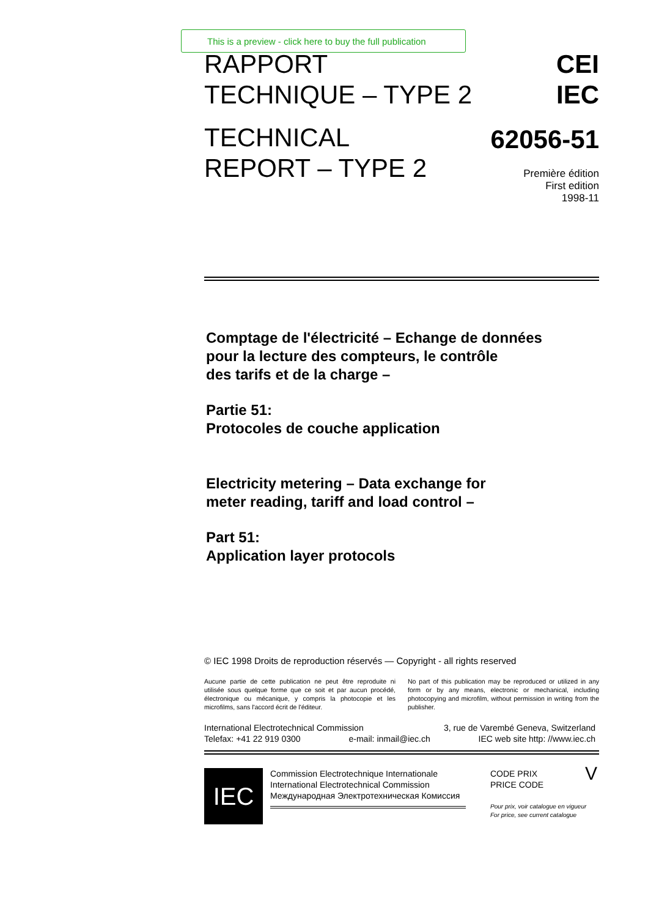This is a preview - click here to buy the full publication
RAPPORT
TECHNIQUE – TYPE 2
TECHNICAL
REPORT – TYPE 2
CEI
IEC
62056-51
Première édition
First edition
1998-11
Comptage de l'électricité – Echange de données
pour la lecture des compteurs, le contrôle
des tarifs et de la charge –
Partie 51:
Protocoles de couche application
Electricity metering – Data exchange for
meter reading, tariff and load control –
Part 51:
Application layer protocols
© IEC 1998 Droits de reproduction réservés — Copyright - all rights reserved
Aucune partie de cette publication ne peut être reproduite ni utilisée sous quelque forme que ce soit et par aucun procédé, électronique ou mécanique, y compris la photocopie et les microfilms, sans l'accord écrit de l'éditeur.
No part of this publication may be reproduced or utilized in any form or by any means, electronic or mechanical, including photocopying and microfilm, without permission in writing from the publisher.
International Electrotechnical Commission 3, rue de Varembé Geneva, Switzerland
Telefax: +41 22 919 0300 e-mail: inmail@iec.ch IEC web site http: //www.iec.ch
IEC
Commission Electrotechnique Internationale
International Electrotechnical Commission
Международная Электротехническая Комиссия
CODE PRIX
PRICE CODE V
Pour prix, voir catalogue en vigueur
For price, see current catalogue